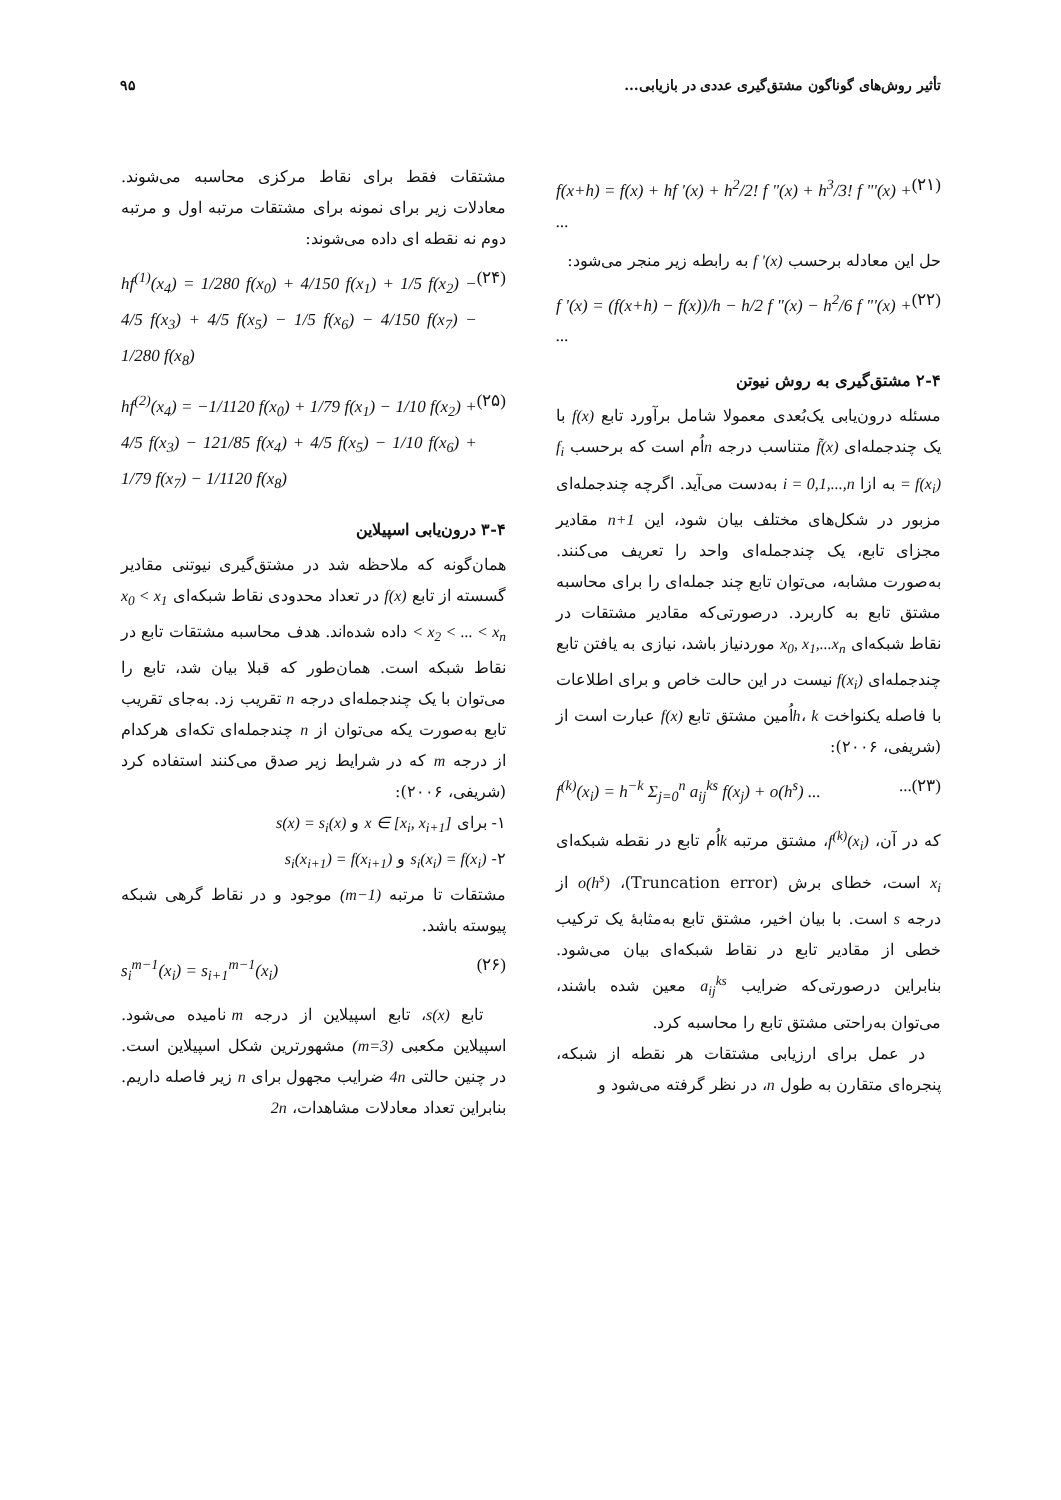تأثیر روش‌های گوناگون مشتق‌گیری عددی در بازیابی... ۹۵
f(x+h) = f(x) + hf '(x) + h<sup>2</sup>/2! f "(x) + h<sup>3</sup>/3! f "'(x) + ... (۲۱)
حل این معادله برحسب f '(x) به رابطه زیر منجر می‌شود:
f '(x) = (f(x+h) − f(x))/h − h/2 f "(x) − h<sup>2</sup>/6 f "'(x) + ... (۲۲)
۲-۴ مشتق‌گیری به روش نیوتن
مسئله درون‌یابی یک‌بُعدی معمولا شامل برآورد تابع f(x) با یک چندجمله‌ای f̃(x) متناسب درجه nاُم است که برحسب f<sub>i</sub> = f(x<sub>i</sub>) به ازا i = 0,1,...,n به‌دست می‌آید. اگرچه چندجمله‌ای مزبور در شکل‌های مختلف بیان شود، این n+1 مقادیر مجزای تابع، یک چندجمله‌ای واحد را تعریف می‌کنند. به‌صورت مشابه، می‌توان تابع چند جمله‌ای را برای محاسبه مشتق تابع به کاربرد. درصورتی‌که مقادیر مشتقات در نقاط شبکه‌ای x<sub>0</sub>, x<sub>1</sub>,...x<sub>n</sub> موردنیاز باشد، نیازی به یافتن تابع چندجمله‌ای f(x<sub>i</sub>) نیست در این حالت خاص و برای اطلاعات با فاصله یکنواخت h، kاُمین مشتق تابع f(x) عبارت است از (شریفی، ۲۰۰۶):
f<sup>(k)</sup>(x<sub>i</sub>) = h<sup>−k</sup> Σ<sub>j=0</sub><sup>n</sup> a<sub>ij</sub><sup>ks</sup> f(x<sub>j</sub>) + o(h<sup>s</sup>) ......(۲۳)
که در آن، f<sup>(k)</sup>(x<sub>i</sub>)، مشتق مرتبه kاُم تابع در نقطه شبکه‌ای x<sub>i</sub> است، خطای برش (Truncation error)، o(h<sup>s</sup>) از درجه s است. با بیان اخیر، مشتق تابع به‌مثابهٔ یک ترکیب خطی از مقادیر تابع در نقاط شبکه‌ای بیان می‌شود. بنابراین درصورتی‌که ضرایب a<sub>ij</sub><sup>ks</sup> معین شده باشند، می‌توان به‌راحتی مشتق تابع را محاسبه کرد.
در عمل برای ارزیابی مشتقات هر نقطه از شبکه، پنجره‌ای متقارن به طول n، در نظر گرفته می‌شود و
مشتقات فقط برای نقاط مرکزی محاسبه می‌شوند. معادلات زیر برای نمونه برای مشتقات مرتبه اول و مرتبه دوم نه نقطه ای داده می‌شوند:
hf<sup>(1)</sup>(x<sub>4</sub>) = 1/280 f(x<sub>0</sub>) + 4/150 f(x<sub>1</sub>) + 1/5 f(x<sub>2</sub>) − 4/5 f(x<sub>3</sub>) + 4/5 f(x<sub>5</sub>) − 1/5 f(x<sub>6</sub>) − 4/150 f(x<sub>7</sub>) − 1/280 f(x<sub>8</sub>) (۲۴)
hf<sup>(2)</sup>(x<sub>4</sub>) = −1/1120 f(x<sub>0</sub>) + 1/79 f(x<sub>1</sub>) − 1/10 f(x<sub>2</sub>) + 4/5 f(x<sub>3</sub>) − 121/85 f(x<sub>4</sub>) + 4/5 f(x<sub>5</sub>) − 1/10 f(x<sub>6</sub>) + 1/79 f(x<sub>7</sub>) − 1/1120 f(x<sub>8</sub>) (۲۵)
۳-۴ درون‌یابی اسپیلاین
همان‌گونه که ملاحظه شد در مشتق‌گیری نیوتنی مقادیر گسسته از تابع f(x) در تعداد محدودی نقاط شبکه‌ای x<sub>0</sub> < x<sub>1</sub> < x<sub>2</sub> < ... < x<sub>n</sub> داده شده‌اند. هدف محاسبه مشتقات تابع در نقاط شبکه است. همان‌طور که قبلا بیان شد، تابع را می‌توان با یک چندجمله‌ای درجه n تقریب زد. به‌جای تقریب تابع به‌صورت یکه می‌توان از n چندجمله‌ای تکه‌ای هرکدام از درجه m که در شرایط زیر صدق می‌کنند استفاده کرد (شریفی، ۲۰۰۶):
۱- برای x ∈ [x<sub>i</sub>, x<sub>i+1</sub>] و s(x) = s<sub>i</sub>(x)
۲- s<sub>i</sub>(x<sub>i</sub>) = f(x<sub>i</sub>) و s<sub>i</sub>(x<sub>i+1</sub>) = f(x<sub>i+1</sub>)
مشتقات تا مرتبه (m−1) موجود و در نقاط گرهی شبکه پیوسته باشد.
s<sub>i</sub><sup>m−1</sup>(x<sub>i</sub>) = s<sub>i+1</sub><sup>m−1</sup>(x<sub>i</sub>) (۲۶)
تابع s(x)، تابع اسپیلاین از درجه m نامیده می‌شود. اسپیلاین مکعبی (m=3) مشهورترین شکل اسپیلاین است. در چنین حالتی 4n ضرایب مجهول برای n زیر فاصله داریم. بنابراین تعداد معادلات مشاهدات، 2n